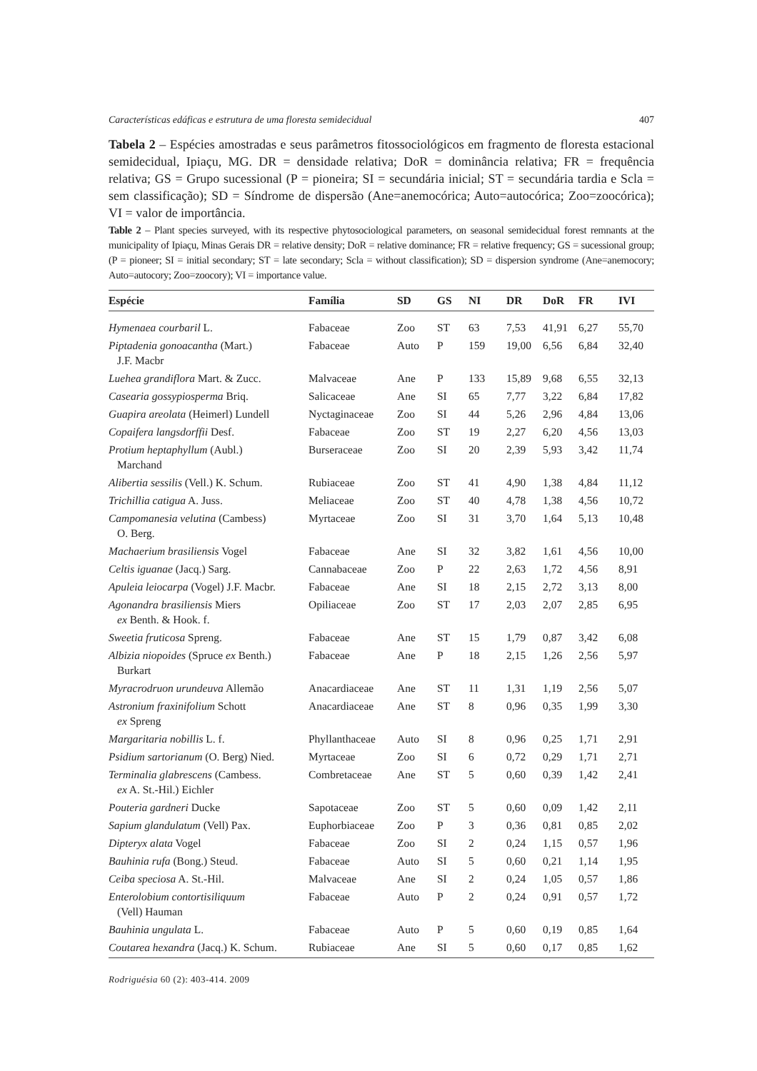Características edáficas e estrutura de uma floresta semidecidual 407
Tabela 2 – Espécies amostradas e seus parâmetros fitossociológicos em fragmento de floresta estacional semidecidual, Ipiaçu, MG. DR = densidade relativa; DoR = dominância relativa; FR = frequência relativa; GS = Grupo sucessional (P = pioneira; SI = secundária inicial; ST = secundária tardia e Scla = sem classificação); SD = Síndrome de dispersão (Ane=anemocórica; Auto=autocórica; Zoo=zoocórica); VI = valor de importância.
Table 2 – Plant species surveyed, with its respective phytosociological parameters, on seasonal semidecidual forest remnants at the municipality of Ipiaçu, Minas Gerais DR = relative density; DoR = relative dominance; FR = relative frequency; GS = sucessional group; (P = pioneer; SI = initial secondary; ST = late secondary; Scla = without classification); SD = dispersion syndrome (Ane=anemocory; Auto=autocory; Zoo=zoocory); VI = importance value.
| Espécie | Família | SD | GS | NI | DR | DoR | FR | IVI |
| --- | --- | --- | --- | --- | --- | --- | --- | --- |
| Hymenaea courbaril L. | Fabaceae | Zoo | ST | 63 | 7,53 | 41,91 | 6,27 | 55,70 |
| Piptadenia gonoacantha (Mart.) J.F. Macbr | Fabaceae | Auto | P | 159 | 19,00 | 6,56 | 6,84 | 32,40 |
| Luehea grandiflora Mart. & Zucc. | Malvaceae | Ane | P | 133 | 15,89 | 9,68 | 6,55 | 32,13 |
| Casearia gossypiosperma Briq. | Salicaceae | Ane | SI | 65 | 7,77 | 3,22 | 6,84 | 17,82 |
| Guapira areolata (Heimerl) Lundell | Nyctaginaceae | Zoo | SI | 44 | 5,26 | 2,96 | 4,84 | 13,06 |
| Copaifera langsdorffii Desf. | Fabaceae | Zoo | ST | 19 | 2,27 | 6,20 | 4,56 | 13,03 |
| Protium heptaphyllum (Aubl.) Marchand | Burseraceae | Zoo | SI | 20 | 2,39 | 5,93 | 3,42 | 11,74 |
| Alibertia sessilis (Vell.) K. Schum. | Rubiaceae | Zoo | ST | 41 | 4,90 | 1,38 | 4,84 | 11,12 |
| Trichillia catigua A. Juss. | Meliaceae | Zoo | ST | 40 | 4,78 | 1,38 | 4,56 | 10,72 |
| Campomanesia velutina (Cambess) O. Berg. | Myrtaceae | Zoo | SI | 31 | 3,70 | 1,64 | 5,13 | 10,48 |
| Machaerium brasiliensis Vogel | Fabaceae | Ane | SI | 32 | 3,82 | 1,61 | 4,56 | 10,00 |
| Celtis iguanae (Jacq.) Sarg. | Cannabaceae | Zoo | P | 22 | 2,63 | 1,72 | 4,56 | 8,91 |
| Apuleia leiocarpa (Vogel) J.F. Macbr. | Fabaceae | Ane | SI | 18 | 2,15 | 2,72 | 3,13 | 8,00 |
| Agonandra brasiliensis Miers ex Benth. & Hook. f. | Opiliaceae | Zoo | ST | 17 | 2,03 | 2,07 | 2,85 | 6,95 |
| Sweetia fruticosa Spreng. | Fabaceae | Ane | ST | 15 | 1,79 | 0,87 | 3,42 | 6,08 |
| Albizia niopoides (Spruce ex Benth.) Burkart | Fabaceae | Ane | P | 18 | 2,15 | 1,26 | 2,56 | 5,97 |
| Myracrodruon urundeuva Allemão | Anacardiaceae | Ane | ST | 11 | 1,31 | 1,19 | 2,56 | 5,07 |
| Astronium fraxinifolium Schott ex Spreng | Anacardiaceae | Ane | ST | 8 | 0,96 | 0,35 | 1,99 | 3,30 |
| Margaritaria nobillis L. f. | Phyllanthaceae | Auto | SI | 8 | 0,96 | 0,25 | 1,71 | 2,91 |
| Psidium sartorianum (O. Berg) Nied. | Myrtaceae | Zoo | SI | 6 | 0,72 | 0,29 | 1,71 | 2,71 |
| Terminalia glabrescens (Cambess. ex A. St.-Hil.) Eichler | Combretaceae | Ane | ST | 5 | 0,60 | 0,39 | 1,42 | 2,41 |
| Pouteria gardneri Ducke | Sapotaceae | Zoo | ST | 5 | 0,60 | 0,09 | 1,42 | 2,11 |
| Sapium glandulatum (Vell) Pax. | Euphorbiaceae | Zoo | P | 3 | 0,36 | 0,81 | 0,85 | 2,02 |
| Dipteryx alata Vogel | Fabaceae | Zoo | SI | 2 | 0,24 | 1,15 | 0,57 | 1,96 |
| Bauhinia rufa (Bong.) Steud. | Fabaceae | Auto | SI | 5 | 0,60 | 0,21 | 1,14 | 1,95 |
| Ceiba speciosa A. St.-Hil. | Malvaceae | Ane | SI | 2 | 0,24 | 1,05 | 0,57 | 1,86 |
| Enterolobium contortisiliquum (Vell) Hauman | Fabaceae | Auto | P | 2 | 0,24 | 0,91 | 0,57 | 1,72 |
| Bauhinia ungulata L. | Fabaceae | Auto | P | 5 | 0,60 | 0,19 | 0,85 | 1,64 |
| Coutarea hexandra (Jacq.) K. Schum. | Rubiaceae | Ane | SI | 5 | 0,60 | 0,17 | 0,85 | 1,62 |
Rodriguésia 60 (2): 403-414. 2009